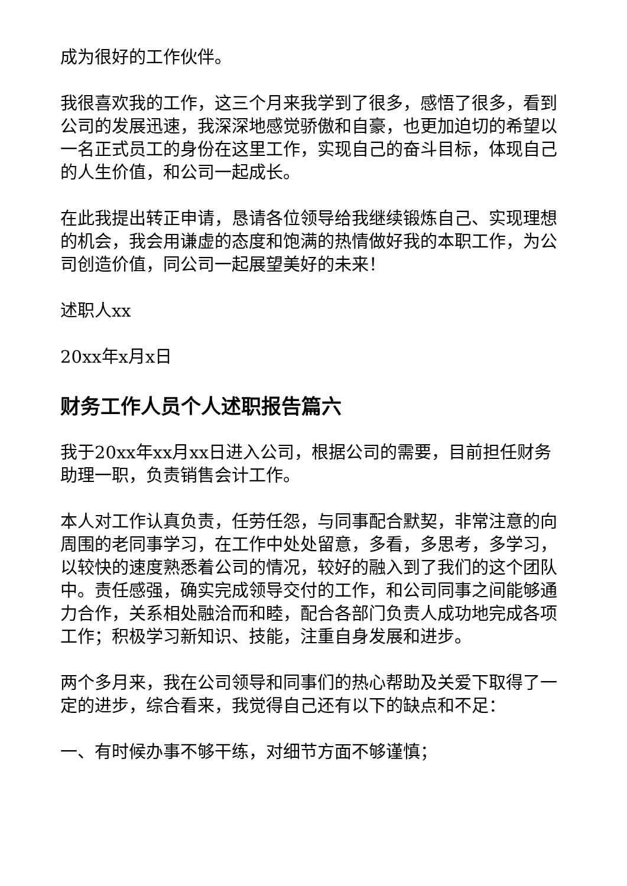成为很好的工作伙伴。
我很喜欢我的工作，这三个月来我学到了很多，感悟了很多，看到公司的发展迅速，我深深地感觉骄傲和自豪，也更加迫切的希望以一名正式员工的身份在这里工作，实现自己的奋斗目标，体现自己的人生价值，和公司一起成长。
在此我提出转正申请，恳请各位领导给我继续锻炼自己、实现理想的机会，我会用谦虚的态度和饱满的热情做好我的本职工作，为公司创造价值，同公司一起展望美好的未来！
述职人xx
20xx年x月x日
财务工作人员个人述职报告篇六
我于20xx年xx月xx日进入公司，根据公司的需要，目前担任财务助理一职，负责销售会计工作。
本人对工作认真负责，任劳任怨，与同事配合默契，非常注意的向周围的老同事学习，在工作中处处留意，多看，多思考，多学习，以较快的速度熟悉着公司的情况，较好的融入到了我们的这个团队中。责任感强，确实完成领导交付的工作，和公司同事之间能够通力合作，关系相处融洽而和睦，配合各部门负责人成功地完成各项工作；积极学习新知识、技能，注重自身发展和进步。
两个多月来，我在公司领导和同事们的热心帮助及关爱下取得了一定的进步，综合看来，我觉得自己还有以下的缺点和不足：
一、有时候办事不够干练，对细节方面不够谨慎；